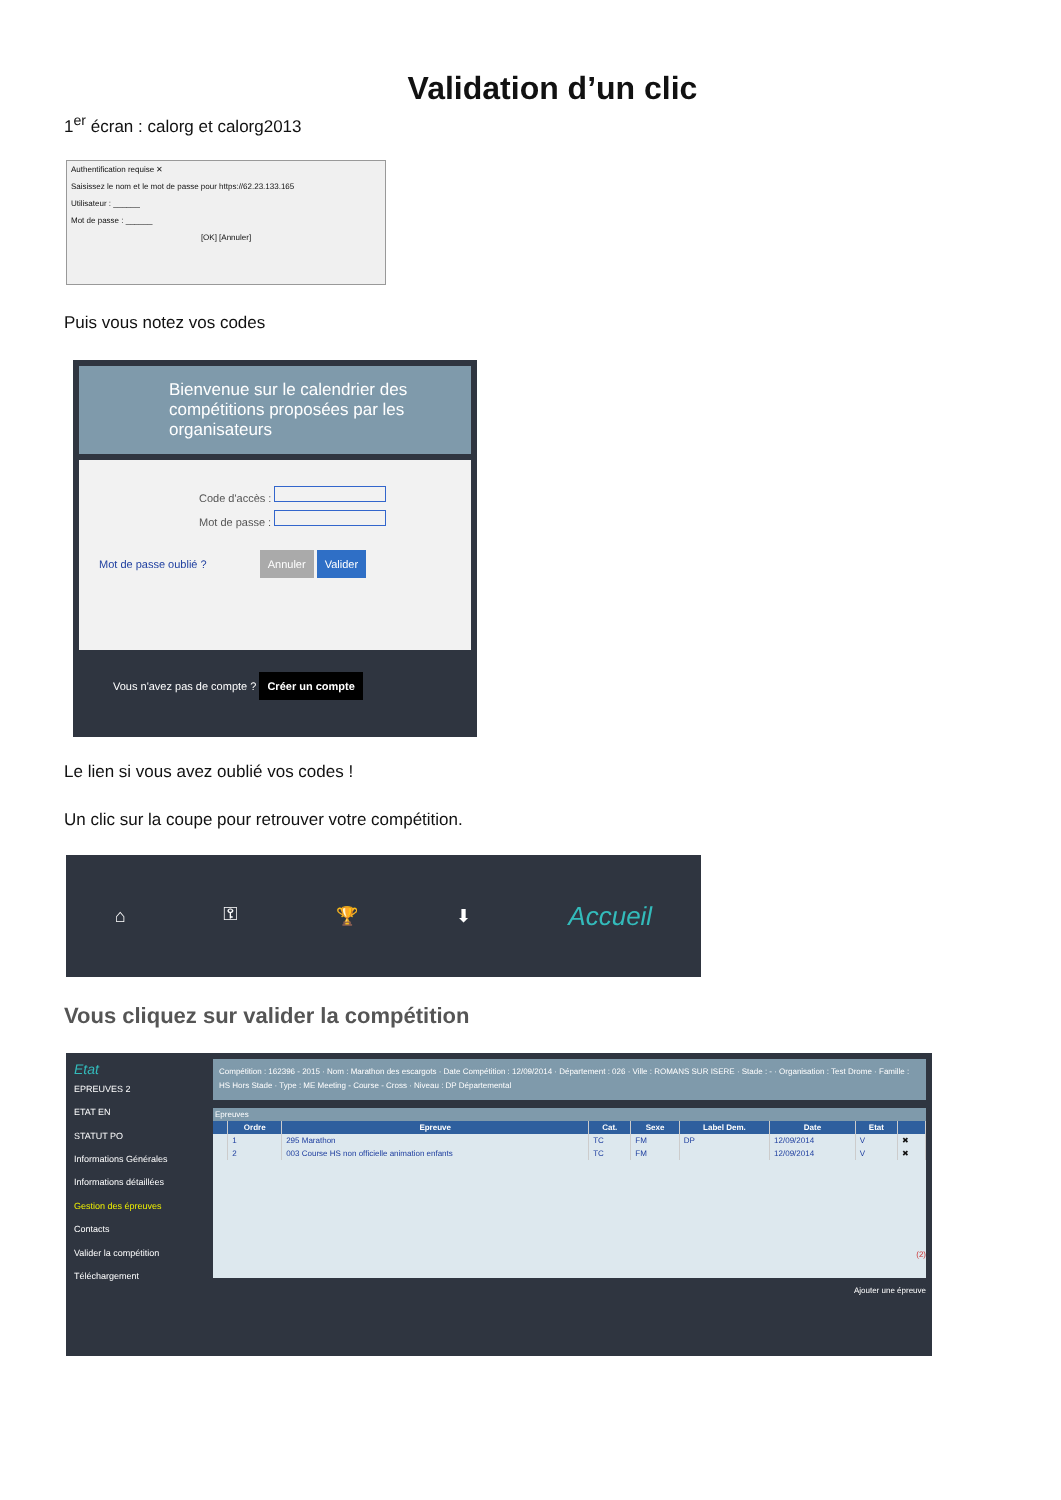Validation d’un clic
1<sup>er</sup> écran : calorg et calorg2013
Authentification requise ✕
Saisissez le nom et le mot de passe pour https://62.23.133.165
Utilisateur : ______
Mot de passe : ______
[OK] [Annuler]
Puis vous notez vos codes
Bienvenue sur le calendrier des compétitions proposées par les organisateurs
Code d'accès :
Mot de passe :
Mot de passe oublié ? Annuler Valider
Vous n'avez pas de compte ? Créer un compte
Le lien si vous avez oublié vos codes !
Un clic sur la coupe pour retrouver votre compétition.
⌂ ⚿ 🏆 ⬇ Accueil
Vous cliquez sur valider la compétition
Etat
EPREUVES 2
ETAT EN
STATUT PO
Informations Générales
Informations détaillées
Gestion des épreuves
Contacts
Valider la compétition
Téléchargement
Compétition : 162396 - 2015 · Nom : Marathon des escargots · Date Compétition : 12/09/2014 · Département : 026 · Ville : ROMANS SUR ISERE · Stade : - · Organisation : Test Drome · Famille : HS Hors Stade · Type : ME Meeting - Course - Cross · Niveau : DP Départemental
Epreuves
| | Ordre | Epreuve | Cat. | Sexe | Label Dem. | Date | Etat | |
| --- | --- | --- | --- | --- | --- | --- | --- | --- |
| | 1 | 295 Marathon | TC | FM | DP | 12/09/2014 | V | ✖ |
| | 2 | 003 Course HS non officielle animation enfants | TC | FM | | 12/09/2014 | V | ✖ |
(2)
Ajouter une épreuve